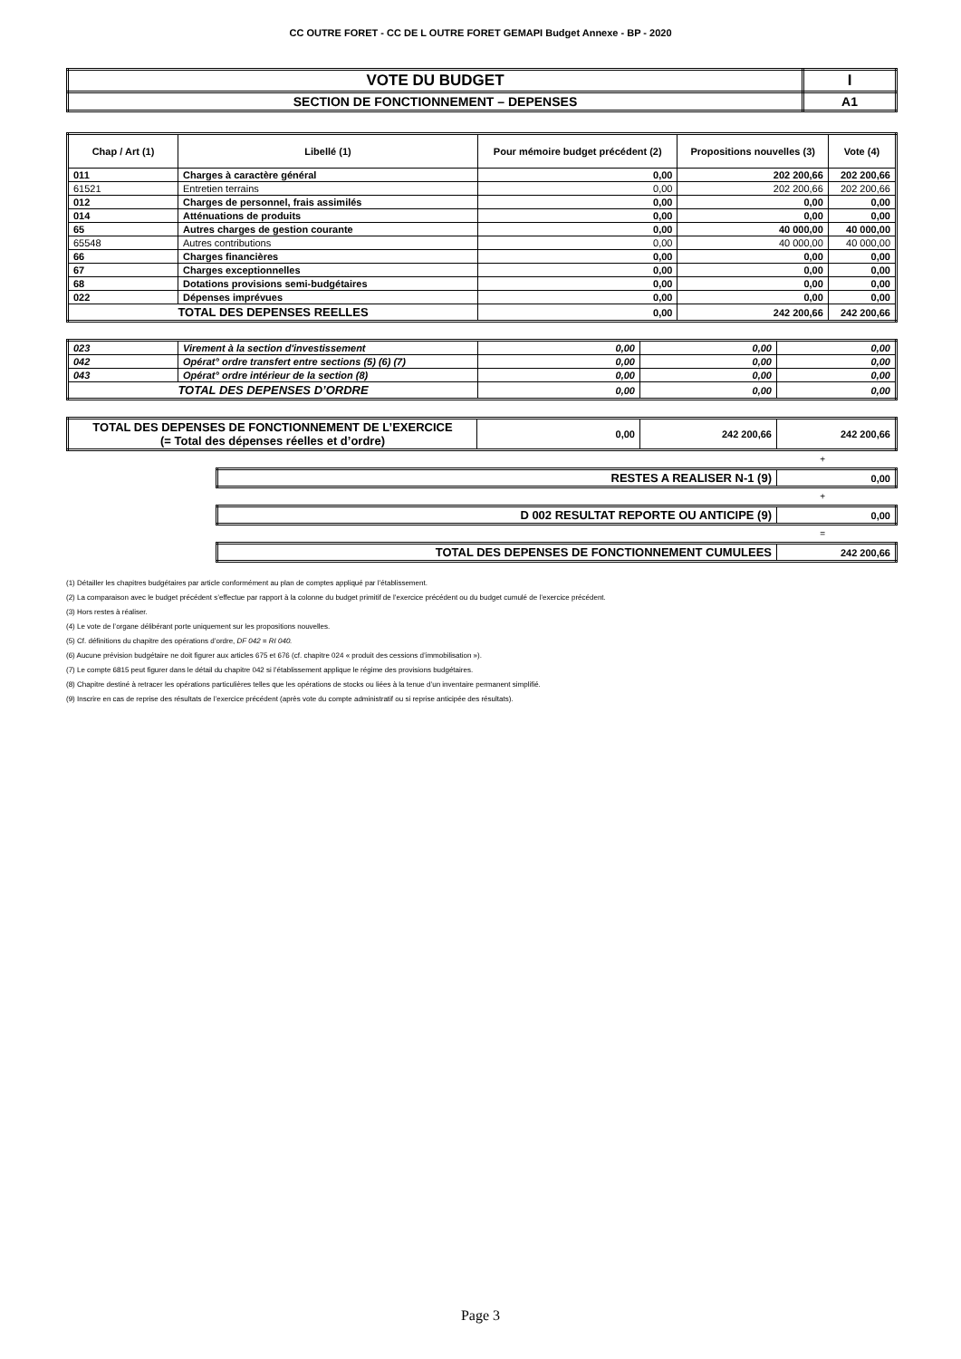CC OUTRE FORET - CC DE L OUTRE FORET GEMAPI Budget Annexe - BP - 2020
| VOTE DU BUDGET | I |
| SECTION DE FONCTIONNEMENT – DEPENSES | A1 |
| Chap / Art (1) | Libellé (1) | Pour mémoire budget précédent (2) | Propositions nouvelles (3) | Vote (4) |
| --- | --- | --- | --- | --- |
| 011 | Charges à caractère général | 0,00 | 202 200,66 | 202 200,66 |
| 61521 | Entretien terrains | 0,00 | 202 200,66 | 202 200,66 |
| 012 | Charges de personnel, frais assimilés | 0,00 | 0,00 | 0,00 |
| 014 | Atténuations de produits | 0,00 | 0,00 | 0,00 |
| 65 | Autres charges de gestion courante | 0,00 | 40 000,00 | 40 000,00 |
| 65548 | Autres contributions | 0,00 | 40 000,00 | 40 000,00 |
| 66 | Charges financières | 0,00 | 0,00 | 0,00 |
| 67 | Charges exceptionnelles | 0,00 | 0,00 | 0,00 |
| 68 | Dotations provisions semi-budgétaires | 0,00 | 0,00 | 0,00 |
| 022 | Dépenses imprévues | 0,00 | 0,00 | 0,00 |
| TOTAL DES DEPENSES REELLES | | 0,00 | 242 200,66 | 242 200,66 |
| 023 | Virement à la section d'investissement | 0,00 | 0,00 | 0,00 |
| 042 | Opérat° ordre transfert entre sections (5) (6) (7) | 0,00 | 0,00 | 0,00 |
| 043 | Opérat° ordre intérieur de la section (8) | 0,00 | 0,00 | 0,00 |
| TOTAL DES DEPENSES D’ORDRE | | 0,00 | 0,00 | 0,00 |
| TOTAL DES DEPENSES DE FONCTIONNEMENT DE L’EXERCICE (= Total des dépenses réelles et d’ordre) | 0,00 | 242 200,66 | 242 200,66 |
+
| RESTES A REALISER N-1 (9) | 0,00 |
+
| D 002 RESULTAT REPORTE OU ANTICIPE (9) | 0,00 |
=
| TOTAL DES DEPENSES DE FONCTIONNEMENT CUMULEES | 242 200,66 |
(1) Détailler les chapitres budgétaires par article conformément au plan de comptes appliqué par l’établissement.
(2) La comparaison avec le budget précédent s’effectue par rapport à la colonne du budget primitif de l’exercice précédent ou du budget cumulé de l’exercice précédent.
(3) Hors restes à réaliser.
(4) Le vote de l’organe délibérant porte uniquement sur les propositions nouvelles.
(5) Cf. définitions du chapitre des opérations d’ordre, DF 042 = RI 040.
(6) Aucune prévision budgétaire ne doit figurer aux articles 675 et 676 (cf. chapitre 024 « produit des cessions d’immobilisation »).
(7) Le compte 6815 peut figurer dans le détail du chapitre 042 si l’établissement applique le régime des provisions budgétaires.
(8) Chapitre destiné à retracer les opérations particulières telles que les opérations de stocks ou liées à la tenue d’un inventaire permanent simplifié.
(9) Inscrire en cas de reprise des résultats de l’exercice précédent (après vote du compte administratif ou si reprise anticipée des résultats).
Page 3